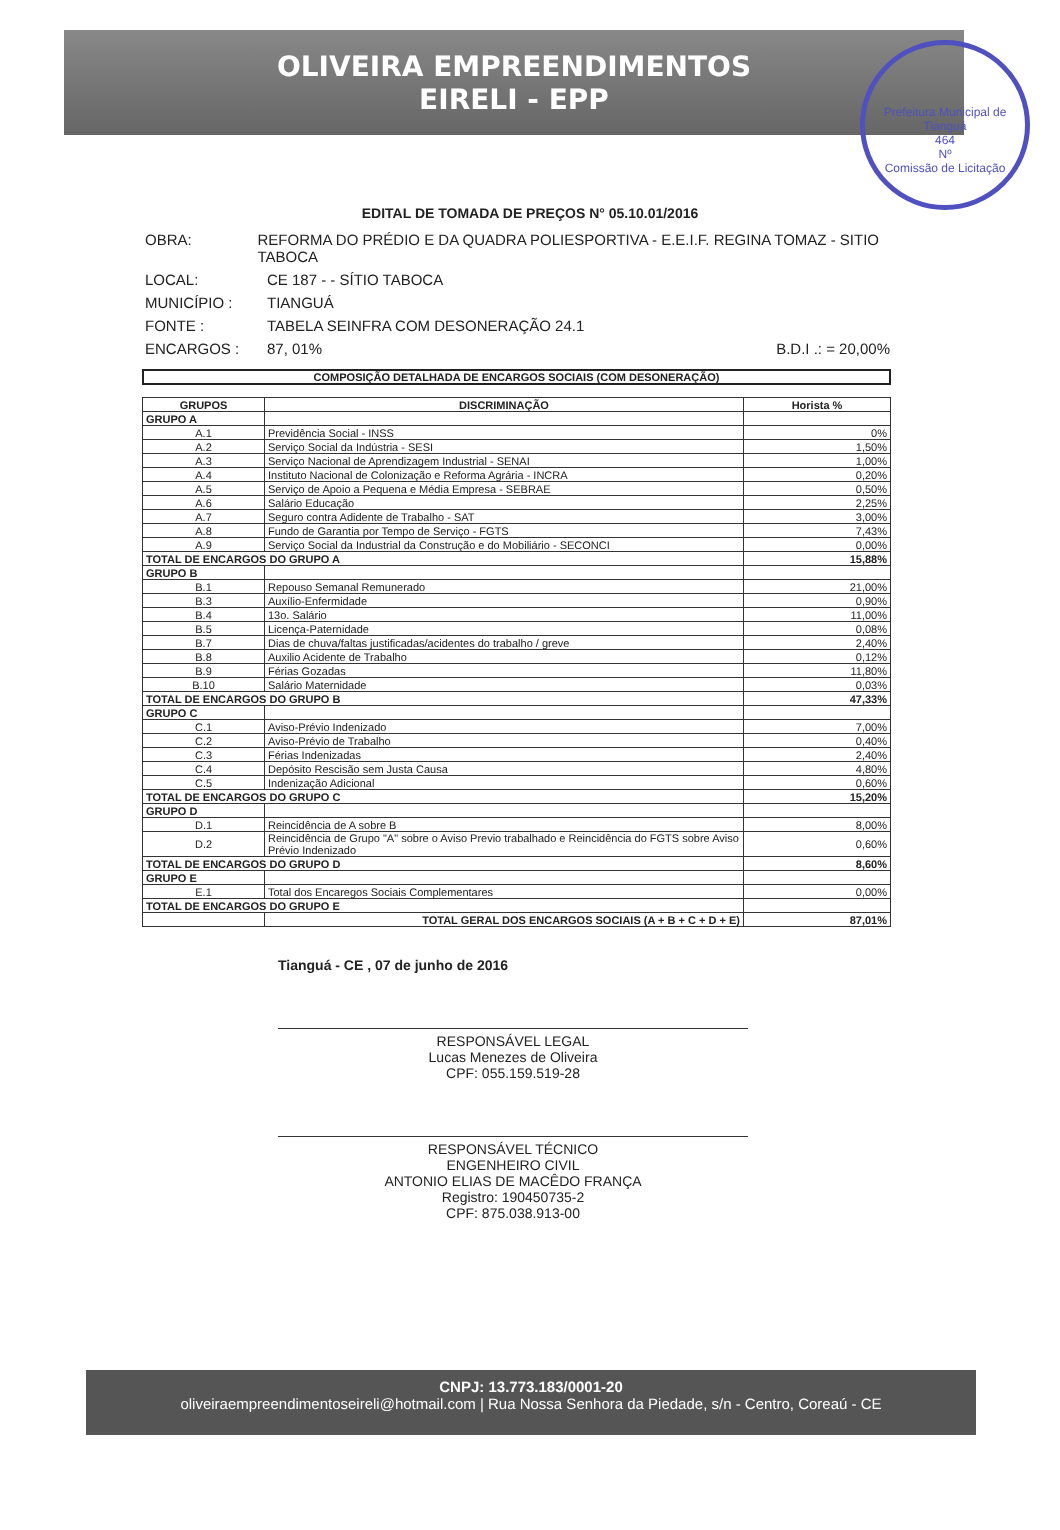OLIVEIRA EMPREENDIMENTOS
EIRELI - EPP
Prefeitura Municipal de Tianguá
464
Nº
Comissão de Licitação
EDITAL DE TOMADA DE PREÇOS N° 05.10.01/2016
OBRA: REFORMA DO PRÉDIO E DA QUADRA POLIESPORTIVA - E.E.I.F. REGINA TOMAZ - SITIO TABOCA
LOCAL: CE 187 - - SÍTIO TABOCA
MUNICÍPIO : TIANGUÁ
FONTE : TABELA SEINFRA COM DESONERAÇÃO 24.1
ENCARGOS : 87, 01% B.D.I .: = 20,00%
COMPOSIÇÃO DETALHADA DE ENCARGOS SOCIAIS (COM DESONERAÇÃO)
| GRUPOS | DISCRIMINAÇÃO | Horista % |
| --- | --- | --- |
| GRUPO A | | |
| A.1 | Previdência Social - INSS | 0% |
| A.2 | Serviço Social da Indústria - SESI | 1,50% |
| A.3 | Serviço Nacional de Aprendizagem Industrial - SENAI | 1,00% |
| A.4 | Instituto Nacional de Colonização e Reforma Agrária - INCRA | 0,20% |
| A.5 | Serviço de Apoio a Pequena e Média Empresa - SEBRAE | 0,50% |
| A.6 | Salário Educação | 2,25% |
| A.7 | Seguro contra Adidente de Trabalho - SAT | 3,00% |
| A.8 | Fundo de Garantia por Tempo de Serviço - FGTS | 7,43% |
| A.9 | Serviço Social da Industrial da Construção e do Mobiliário - SECONCI | 0,00% |
| TOTAL DE ENCARGOS DO GRUPO A | | 15,88% |
| GRUPO B | | |
| B.1 | Repouso Semanal Remunerado | 21,00% |
| B.3 | Auxílio-Enfermidade | 0,90% |
| B.4 | 13o. Salário | 11,00% |
| B.5 | Licença-Paternidade | 0,08% |
| B.7 | Dias de chuva/faltas justificadas/acidentes do trabalho / greve | 2,40% |
| B.8 | Auxilio Acidente de Trabalho | 0,12% |
| B.9 | Férias Gozadas | 11,80% |
| B.10 | Salário Maternidade | 0,03% |
| TOTAL DE ENCARGOS DO GRUPO B | | 47,33% |
| GRUPO C | | |
| C.1 | Aviso-Prévio Indenizado | 7,00% |
| C.2 | Aviso-Prévio de Trabalho | 0,40% |
| C.3 | Férias Indenizadas | 2,40% |
| C.4 | Depósito Rescisão sem Justa Causa | 4,80% |
| C.5 | Indenização Adicional | 0,60% |
| TOTAL DE ENCARGOS DO GRUPO C | | 15,20% |
| GRUPO D | | |
| D.1 | Reincidência de A sobre B | 8,00% |
| D.2 | Reincidência de Grupo "A" sobre o Aviso Previo trabalhado e Reincidência do FGTS sobre Aviso Prévio Indenizado | 0,60% |
| TOTAL DE ENCARGOS DO GRUPO D | | 8,60% |
| GRUPO E | | |
| E.1 | Total dos Encaregos Sociais Complementares | 0,00% |
| TOTAL DE ENCARGOS DO GRUPO E | | |
| | TOTAL GERAL DOS ENCARGOS SOCIAIS (A + B + C + D + E) | 87,01% |
Tianguá - CE , 07 de junho de 2016
RESPONSÁVEL LEGAL
Lucas Menezes de Oliveira
CPF: 055.159.519-28
RESPONSÁVEL TÉCNICO
ENGENHEIRO CIVIL
ANTONIO ELIAS DE MACÊDO FRANÇA
Registro: 190450735-2
CPF: 875.038.913-00
CNPJ: 13.773.183/0001-20
oliveiraempreendimentoseireli@hotmail.com | Rua Nossa Senhora da Piedade, s/n - Centro, Coreaú - CE